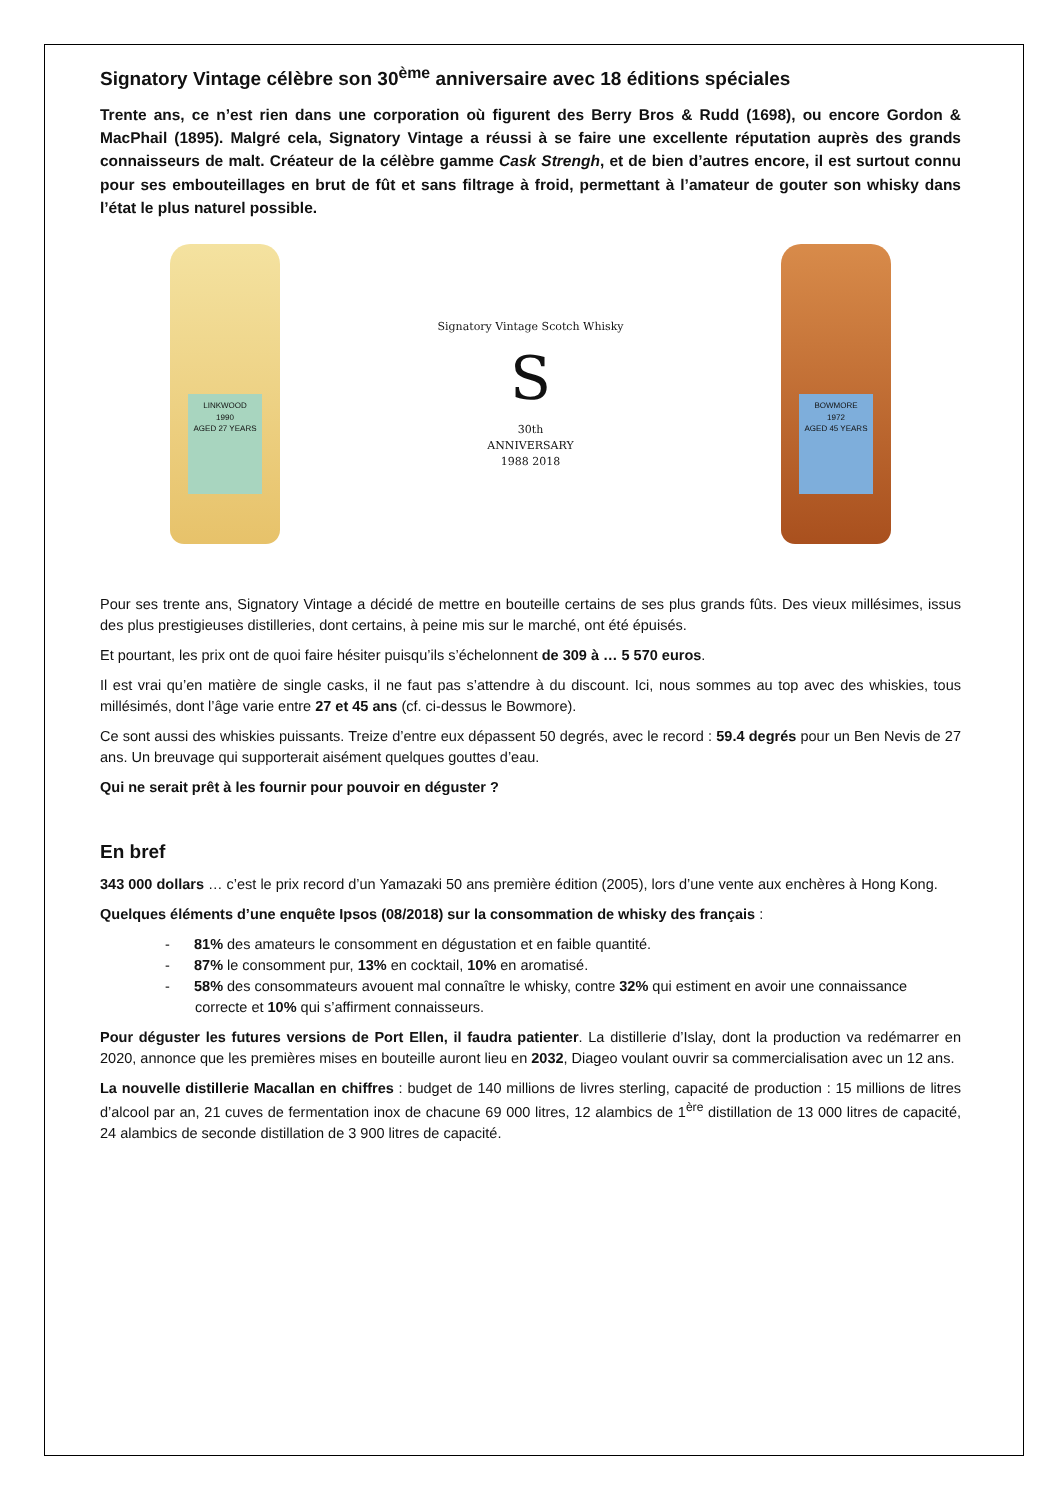Signatory Vintage célèbre son 30<sup>ème</sup> anniversaire avec 18 éditions spéciales
Trente ans, ce n’est rien dans une corporation où figurent des Berry Bros & Rudd (1698), ou encore Gordon & MacPhail (1895). Malgré cela, Signatory Vintage a réussi à se faire une excellente réputation auprès des grands connaisseurs de malt. Créateur de la célèbre gamme Cask Strengh, et de bien d’autres encore, il est surtout connu pour ses embouteillages en brut de fût et sans filtrage à froid, permettant à l’amateur de gouter son whisky dans l’état le plus naturel possible.
LINKWOOD
1990
AGED 27 YEARS
Signatory Vintage Scotch Whisky
S
30th
ANNIVERSARY
1988 2018
BOWMORE
1972
AGED 45 YEARS
Pour ses trente ans, Signatory Vintage a décidé de mettre en bouteille certains de ses plus grands fûts. Des vieux millésimes, issus des plus prestigieuses distilleries, dont certains, à peine mis sur le marché, ont été épuisés.
Et pourtant, les prix ont de quoi faire hésiter puisqu’ils s’échelonnent de 309 à … 5 570 euros.
Il est vrai qu’en matière de single casks, il ne faut pas s’attendre à du discount. Ici, nous sommes au top avec des whiskies, tous millésimés, dont l’âge varie entre 27 et 45 ans (cf. ci-dessus le Bowmore).
Ce sont aussi des whiskies puissants. Treize d’entre eux dépassent 50 degrés, avec le record : 59.4 degrés pour un Ben Nevis de 27 ans. Un breuvage qui supporterait aisément quelques gouttes d’eau.
Qui ne serait prêt à les fournir pour pouvoir en déguster ?
En bref
343 000 dollars … c’est le prix record d’un Yamazaki 50 ans première édition (2005), lors d’une vente aux enchères à Hong Kong.
Quelques éléments d’une enquête Ipsos (08/2018) sur la consommation de whisky des français :
- 81% des amateurs le consomment en dégustation et en faible quantité.
- 87% le consomment pur, 13% en cocktail, 10% en aromatisé.
- 58% des consommateurs avouent mal connaître le whisky, contre 32% qui estiment en avoir une connaissance correcte et 10% qui s’affirment connaisseurs.
Pour déguster les futures versions de Port Ellen, il faudra patienter. La distillerie d’Islay, dont la production va redémarrer en 2020, annonce que les premières mises en bouteille auront lieu en 2032, Diageo voulant ouvrir sa commercialisation avec un 12 ans.
La nouvelle distillerie Macallan en chiffres : budget de 140 millions de livres sterling, capacité de production : 15 millions de litres d’alcool par an, 21 cuves de fermentation inox de chacune 69 000 litres, 12 alambics de 1<sup>ère</sup> distillation de 13 000 litres de capacité, 24 alambics de seconde distillation de 3 900 litres de capacité.